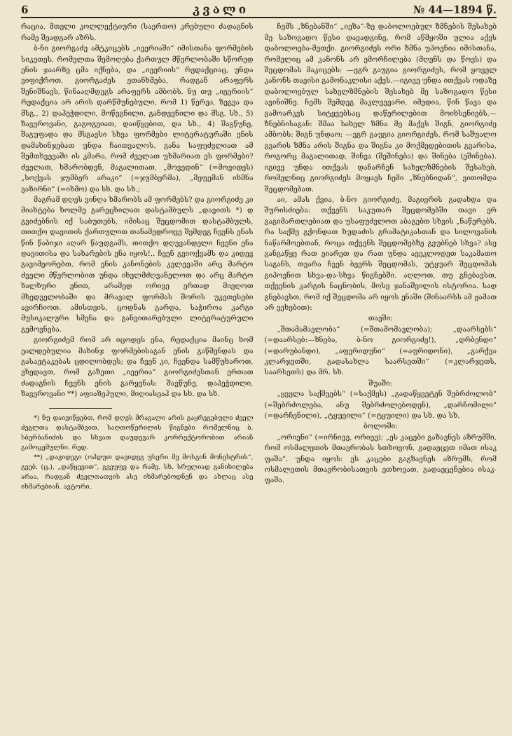6 კვალი № 44—1894 წ.
რაცია, მთელი კოლლექტიური (საერთო) კრებული ძადაგნის რამე შეადგარ აზრს.
ბ-ნი გიორგაძე ამტკიცებს „იეერიაში“ იმისთანა ფორმების სიკეთეს, რომელთა შემოღება ქართულ მწერლობაში სწორედ ენის ჯაარზე ცმა იქნება, და „იეერიის“ რედაქციაც, უნდა ვიფიქროთ, გიორგაძეს ეთანხმება, რადგან არაფერს შენიშნავს, წინააღმდეგს არაფერს ამბობს. ნუ თუ „იეერიის“ რედაქცია არ არის დარწმუნებული, რომ 1) წერვა, ზეგვა და მსგ., 2) დაპეჭდილი, მოწეგნილი, განდევნილი და მსგ. სხ., 5) ზავეროვანი, გაგოგეიათ, დაიწყებით, და სხ., 4) შაგწუნე, შაგუფადა და მსგავსი სხვა ფორმები ლიტერატურაში ენის დამახინჯებათ უნდა ჩაითვალოს. განა საფუძვლიათ ამ შემთხვევაში ის კმარა, რომ ძველათ უხმარიათ ეს ფორმები? ძველათ, ხმარობდენ, მაგალითათ, „მოვედინ“ (=მოვიდეს) „სოქვას ჯუმბერ არაკი“ (=ჯუმბერმა), „მეფემან იხმნა ვაზირნი“ (=იხმო) და სხ. და სხ.;
მაგრამ დღეს ვინღა ხმარობს ამ ფორმებს? და გიორგიძე კი მიახტება ხოლმე გარეცხილათ დასტამბულს „დავითს *) დ გვიძებნის იქ საბუთებს, იმისაც შეცდომით დასტამბულს, თითქო დავითის ქართულით თანამედროვე შემდეგ ჩვენს ენას წინ წაბიჯი აღარ წაუდგამს, თითქო დღევანდელი ჩვენი ენა დავითისა და სახარების ენა იყოს!.. ჩვენ გვიოქვამს და კიდევ გავიმეორებთ, რომ ენის კანონების კვლევაში არც მარტო ძველი მწერლობით უნდა იხელმძღვანელოთ და არც მარტო ხალხური ენით, არამედ ორივე ერთად მიეღოთ მხედველობაში და მრავალ ფორმას შორის უკეთესები ავირჩიოთ. ამისთვის, ცოდნას გარდა, საჭიროა კარგი მუსიკალური სმენა და განვითარებული ლიტერატურული გემოვნება.
გიორგიძემ რომ არ იცოდეს ენა, რედაქცია მაინც ხომ ეალდებულია მახინჯ ფორმებისაგან ენის გაწმენდას და გასაეტაკებას ცდილობდეს; და ჩვენ კი, ჩვენდა სამწუხაროთ, ვხედავთ, რომ გაზეთი „იეერია“ გიორგიძესთან ერთათ ძადაგნის ჩვენს ენის გარყვნას: შავწუნე, დაპეჭდილი, ზავეროვანი **) აფიაზეპული, მიღიასეაჰ და სხ. და სხ.
*) ნუ დაივიწყებთ, რომ დღეს მრავალი არის გაყრეგებული ძველ ძეგლთა დასტამბვით, საღთოწერილის წიგნები რომელნიც ბ. სბერბანიძის და სხვათ დაუდევარ კორრექტორობით არიან გამოცემულნი. რედ.
**) „დავიდეგი (ოჰდუთ დავიდეგ უსერი მე მოსგინ მონესტრის“, გვებ. (ც.), „დაწყევით“, გვეუფე და რამე. სხ. სრულიად განიხილება არაა, რადგან ძველთათვის ასე იხმარებოდნენ და ახლაც ასე იხმარებიან. ავტორი.
ჩემს „ზნებანში“ „იეზა“-ზე დაბოლოებულ ზმნების შესახებ მე საზოგადო წესი დავადგინე, რომ აწმყოში ულია აქვს დაბოლოება-მეთქი. გიორგიძეს ორი ზმნა უპოვნია იმისთანა, რომელიც ამ კანონს არ ემორჩილება (მღენს და წოვს) და შეცდომას მაკიცებს: —ეგრ გაუგია გიორგიძეს, რომ ყოველ კანონს თავისი გამონაკლისი აქვს.—იგივე უნდა ითქვას ოდაზე დაბოლოებულ სახელზმნების შესახებ მე საზოგადო წესი ავინიშნე. ჩემს შემდეგ მაკლეევარი, იმედია, წინ წავა და გამოარკვს სიტყვებსაც დაწერილებით მოიხსენიებს.—ზნებნისაგან: შმაა სახელ ზმნა მე მაქვს შიგნ, გიორგიძე ამბობს: შიგნ უნდაო: —ეგრ გაუგია გიორგიძეს, რომ საშუალო გვარის ზმნა არის შიგნა და შიგნა კი მოქმედებითის გვარისა, როგორც მაგალითად, შინვა (შეშინება) და შინება (ეშინება). იგივე უნდა ითქვას დანარჩენ სახელზმნების შესახებ, რომელნიც გიორგიძეს მოყავს ჩემი „ზნებნიდან“, ვითომდა შეცდომებათ.
აი, ამას ქვია, ბ-ნო გიორგიძე, მაგიერის გადახდა და შურისძიება: თქვენს საკუთარ შეცდომებში თავი ერ გაგიმართლებიათ და უსაფუძვლოთ აბაგებთ სხვის „ნაწერებს. რა საქმე გქონდათ ხუდაძის გრამატიკასთან და სილოვანის ნაწარმოებთან, როცა თქვენს შეცდომებზე გეუბნებ სხვა? ასე განგაწყე რათ ეიარეთ და რათ უნდა ავეკლოდეთ საკამათო საგანს, თვარა ჩვენ ბევრს შეცდომას, უტყუარ შეცდომას გიპოვნით სხვა-და-სხვა წიგნებში. აღლოთ, თუ გნებავსთ, თქვენის კარგის ნაცნობის, მოსე ჯანაშვილის ისტორია. სად გნებავსთ, რომ იქ შეცდომა არ იყოს ენაში (შინაარსს ამ ჟამათ არ ვეხებით):
თავში:
„შთამამავლობა“ (=შთამომავლობა); „დაარსებს“ (=დაარსებ:—ზნება, ბ-ნო გიორგიძე!), „დრბენდი“ (=დარუბანდი), „აფერიდუნი“ (=აფრიდონი), „გარქვა კლარჯეთში, გადასახლა საარსეთში“ (=კლარჯეთს, საარსეთს) და მრ. სხ.
შუაში:
„ყველა საქმეებს“ (=საქმეს) „გადაწყვეტენ შებრძოლობ“ (=შებრძოლება, ანუ შებრძოლებოდენ), „დარჩომილი“ (=დარჩენილი), „ტყუეილი“ (=ტყუილი) და სხ. და სხ.
ბოლოში:
„ორიენი“ (=ირნიეე, ორიეე); „ეს კაცები გაზავნეს აზრუმში, რომ ოსმალეთის მთავრობას სთხოვონ, გადაეცეთ იმათ ისაკ ფაშა“. უნდა იყოს: ეს კაცები გაგზავნეს აზრუმს, რომ ოსმალეთის მთავრობისათვის ეთხოვათ, გადაეცენებია ისაკ-ფაშა.